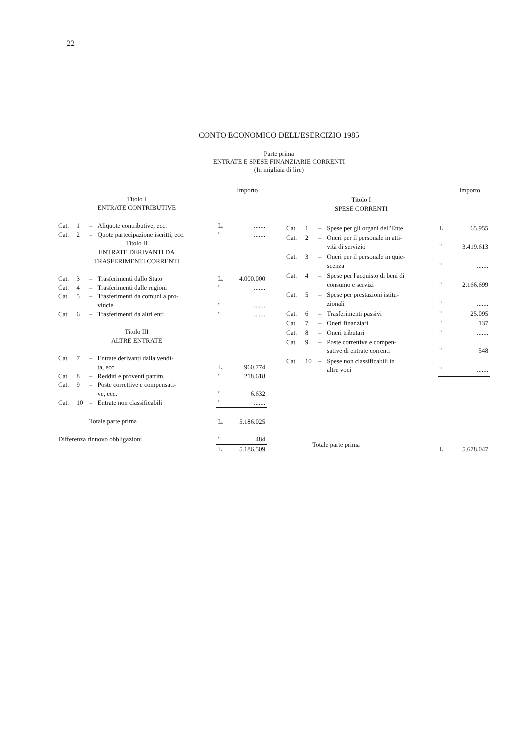22
CONTO ECONOMICO DELL'ESERCIZIO 1985
Parte prima
ENTRATE E SPESE FINANZIARIE CORRENTI
(In migliaia di lire)
| | | | | | Importo |
| --- | --- | --- | --- | --- | --- |
| Titolo I ENTRATE CONTRIBUTIVE | | | | | |
| Cat. | 1 | – | Aliquote contributive, ecc. | L. | ....... |
| Cat. | 2 | – | Quote partecipazione iscritti, ecc. | " | ....... |
| Titolo II ENTRATE DERIVANTI DA TRASFERIMENTI CORRENTI | | | | | |
| Cat. | 3 | – | Trasferimenti dallo Stato | L. | 4.000.000 |
| Cat. | 4 | – | Trasferimenti dalle regioni | " | ....... |
| Cat. | 5 | – | Trasferimenti da comuni a pro- vincie | " | ....... |
| Cat. | 6 | – | Trasferimenti da altri enti | " | ....... |
| Titolo III ALTRE ENTRATE | | | | | |
| Cat. | 7 | – | Entrate derivanti dalla vendi- ta, ecc. | L. | 960.774 |
| Cat. | 8 | – | Redditi e proventi patrim. | " | 218.618 |
| Cat. | 9 | – | Poste correttive e compensati- ve, ecc. | " | 6.632 |
| Cat. | 10 | – | Entrate non classificabili | " | ....... |
| Totale parte prima | | | | L. | 5.186.025 |
| Differenza rinnovo obbligazioni | | | | " | 484 |
| | | | | L. | 5.186.509 |
| | | | | | Importo |
| --- | --- | --- | --- | --- | --- |
| Titolo I SPESE CORRENTI | | | | | |
| Cat. | 1 | – | Spese per gli organi dell'Ente | L. | 65.955 |
| Cat. | 2 | – | Oneri per il personale in atti- vità di servizio | " | 3.419.613 |
| Cat. | 3 | – | Oneri per il personale in quie- scenza | " | ....... |
| Cat. | 4 | – | Spese per l'acquisto di beni di consumo e servizi | " | 2.166.699 |
| Cat. | 5 | – | Spese per prestazioni istitu- zionali | " | ....... |
| Cat. | 6 | – | Trasferimenti passivi | " | 25.095 |
| Cat. | 7 | – | Oneri finanziari | " | 137 |
| Cat. | 8 | – | Oneri tributari | " | ....... |
| Cat. | 9 | – | Poste correttive e compen- sative di entrate correnti | " | 548 |
| Cat. | 10 | – | Spese non classificabili in altre voci | " | ....... |
| Totale parte prima | | | | L. | 5.678.047 |